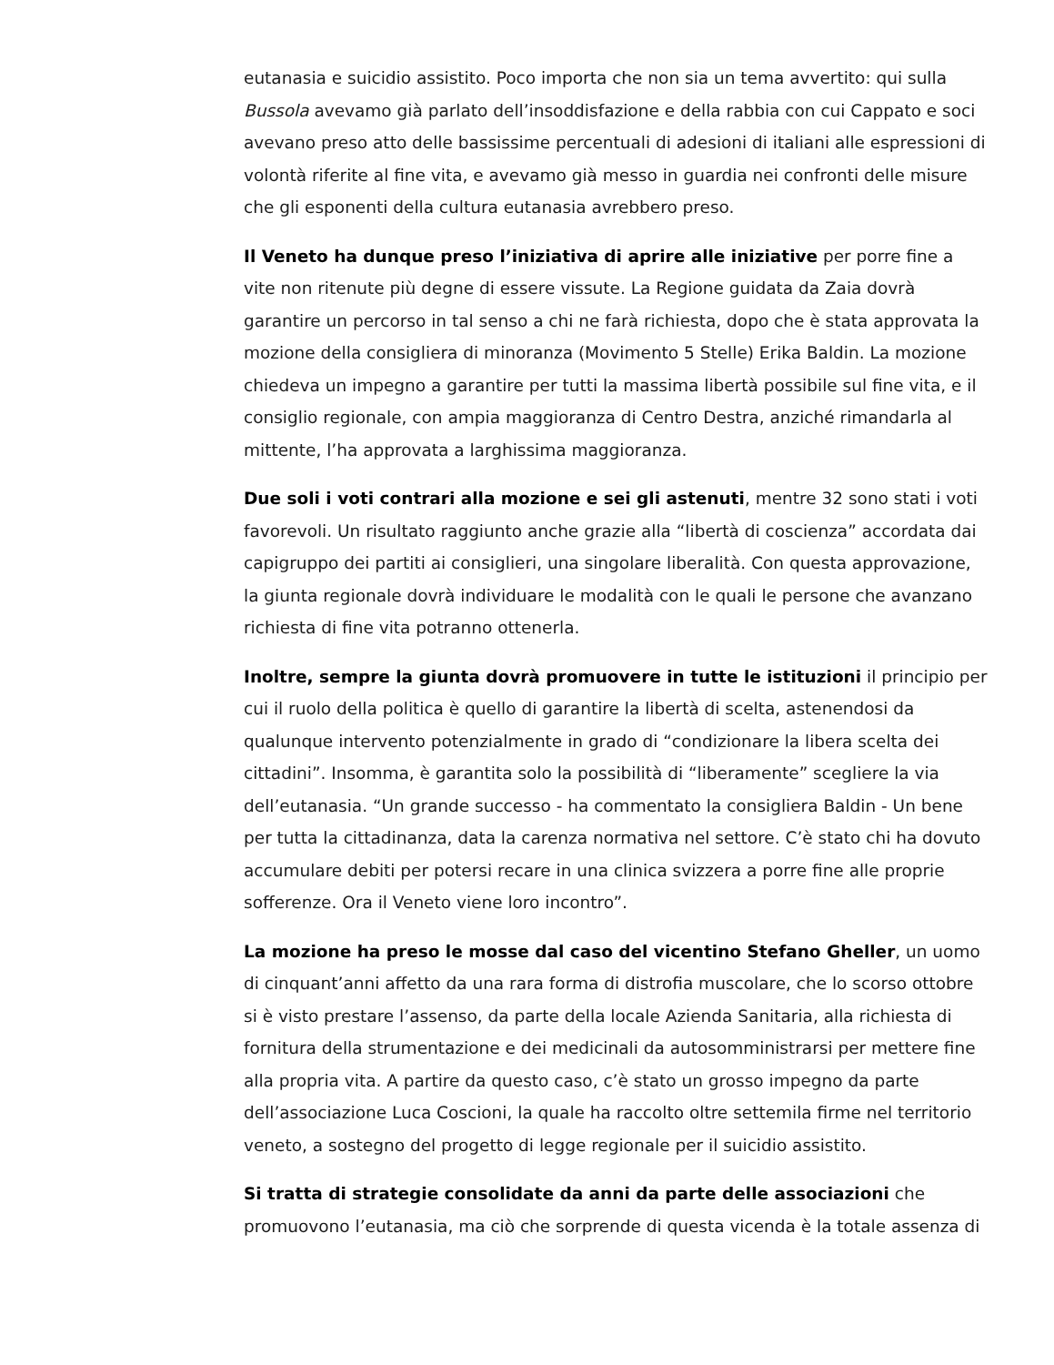eutanasia e suicidio assistito. Poco importa che non sia un tema avvertito: qui sulla Bussola avevamo già parlato dell’insoddisfazione e della rabbia con cui Cappato e soci avevano preso atto delle bassissime percentuali di adesioni di italiani alle espressioni di volontà riferite al fine vita, e avevamo già messo in guardia nei confronti delle misure che gli esponenti della cultura eutanasia avrebbero preso.
Il Veneto ha dunque preso l’iniziativa di aprire alle iniziative per porre fine a vite non ritenute più degne di essere vissute. La Regione guidata da Zaia dovrà garantire un percorso in tal senso a chi ne farà richiesta, dopo che è stata approvata la mozione della consigliera di minoranza (Movimento 5 Stelle) Erika Baldin. La mozione chiedeva un impegno a garantire per tutti la massima libertà possibile sul fine vita, e il consiglio regionale, con ampia maggioranza di Centro Destra, anziché rimandarla al mittente, l’ha approvata a larghissima maggioranza.
Due soli i voti contrari alla mozione e sei gli astenuti, mentre 32 sono stati i voti favorevoli. Un risultato raggiunto anche grazie alla “libertà di coscienza” accordata dai capigruppo dei partiti ai consiglieri, una singolare liberalità. Con questa approvazione, la giunta regionale dovrà individuare le modalità con le quali le persone che avanzano richiesta di fine vita potranno ottenerla.
Inoltre, sempre la giunta dovrà promuovere in tutte le istituzioni il principio per cui il ruolo della politica è quello di garantire la libertà di scelta, astenendosi da qualunque intervento potenzialmente in grado di “condizionare la libera scelta dei cittadini”. Insomma, è garantita solo la possibilità di “liberamente” scegliere la via dell’eutanasia. “Un grande successo - ha commentato la consigliera Baldin - Un bene per tutta la cittadinanza, data la carenza normativa nel settore. C’è stato chi ha dovuto accumulare debiti per potersi recare in una clinica svizzera a porre fine alle proprie sofferenze. Ora il Veneto viene loro incontro”.
La mozione ha preso le mosse dal caso del vicentino Stefano Gheller, un uomo di cinquant’anni affetto da una rara forma di distrofia muscolare, che lo scorso ottobre si è visto prestare l’assenso, da parte della locale Azienda Sanitaria, alla richiesta di fornitura della strumentazione e dei medicinali da autosomministrarsi per mettere fine alla propria vita. A partire da questo caso, c’è stato un grosso impegno da parte dell’associazione Luca Coscioni, la quale ha raccolto oltre settemila firme nel territorio veneto, a sostegno del progetto di legge regionale per il suicidio assistito.
Si tratta di strategie consolidate da anni da parte delle associazioni che promuovono l’eutanasia, ma ciò che sorprende di questa vicenda è la totale assenza di